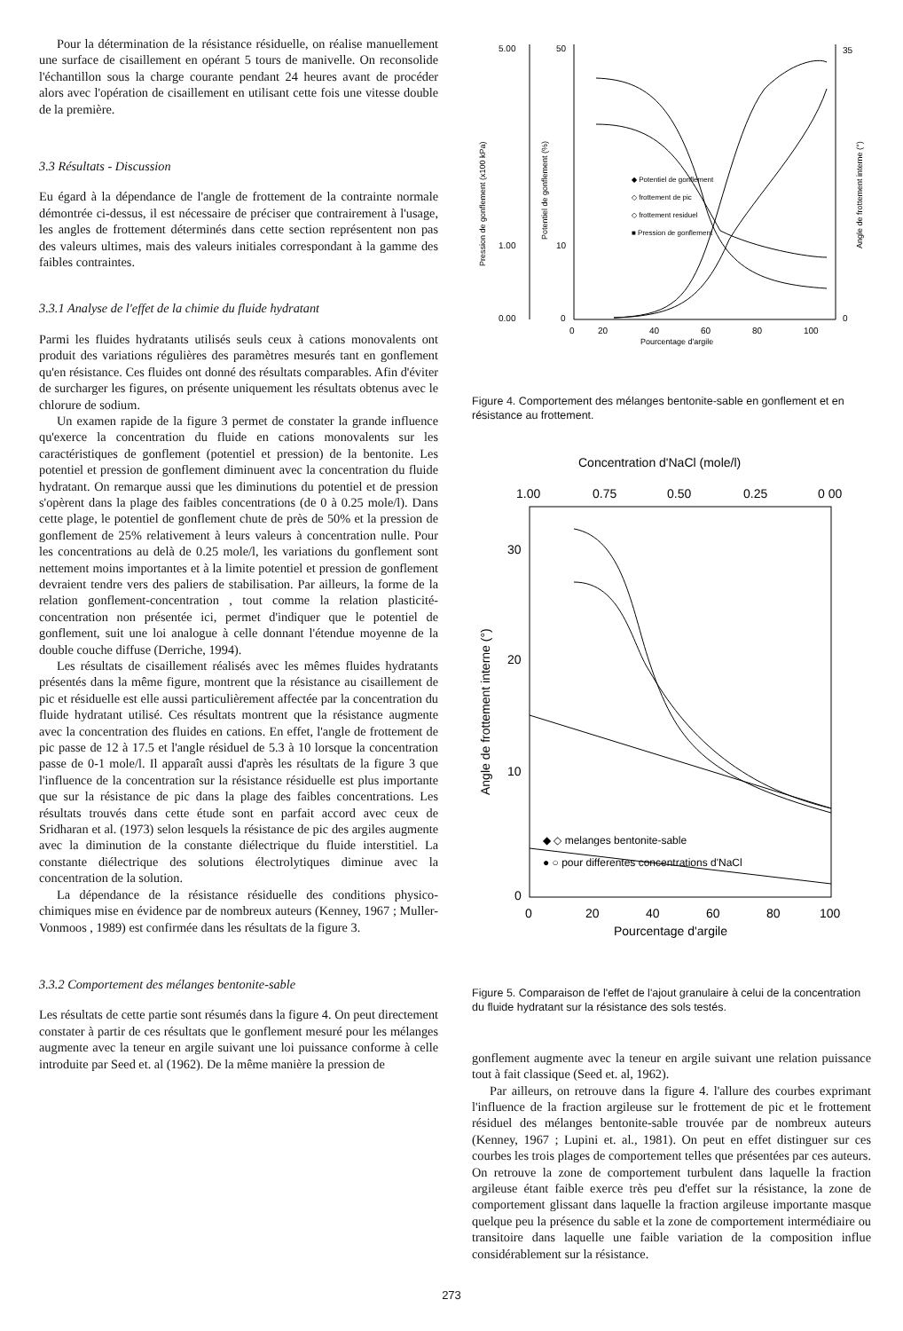Pour la détermination de la résistance résiduelle, on réalise manuellement une surface de cisaillement en opérant 5 tours de manivelle. On reconsolide l'échantillon sous la charge courante pendant 24 heures avant de procéder alors avec l'opération de cisaillement en utilisant cette fois une vitesse double de la première.
3.3 Résultats - Discussion
Eu égard à la dépendance de l'angle de frottement de la contrainte normale démontrée ci-dessus, il est nécessaire de préciser que contrairement à l'usage, les angles de frottement déterminés dans cette section représentent non pas des valeurs ultimes, mais des valeurs initiales correspondant à la gamme des faibles contraintes.
3.3.1 Analyse de l'effet de la chimie du fluide hydratant
Parmi les fluides hydratants utilisés seuls ceux à cations monovalents ont produit des variations régulières des paramètres mesurés tant en gonflement qu'en résistance. Ces fluides ont donné des résultats comparables. Afin d'éviter de surcharger les figures, on présente uniquement les résultats obtenus avec le chlorure de sodium.
Un examen rapide de la figure 3 permet de constater la grande influence qu'exerce la concentration du fluide en cations monovalents sur les caractéristiques de gonflement (potentiel et pression) de la bentonite. Les potentiel et pression de gonflement diminuent avec la concentration du fluide hydratant. On remarque aussi que les diminutions du potentiel et de pression s'opèrent dans la plage des faibles concentrations (de 0 à 0.25 mole/l). Dans cette plage, le potentiel de gonflement chute de près de 50% et la pression de gonflement de 25% relativement à leurs valeurs à concentration nulle. Pour les concentrations au delà de 0.25 mole/l, les variations du gonflement sont nettement moins importantes et à la limite potentiel et pression de gonflement devraient tendre vers des paliers de stabilisation. Par ailleurs, la forme de la relation gonflement-concentration , tout comme la relation plasticité-concentration non présentée ici, permet d'indiquer que le potentiel de gonflement, suit une loi analogue à celle donnant l'étendue moyenne de la double couche diffuse (Derriche, 1994).
Les résultats de cisaillement réalisés avec les mêmes fluides hydratants présentés dans la même figure, montrent que la résistance au cisaillement de pic et résiduelle est elle aussi particulièrement affectée par la concentration du fluide hydratant utilisé. Ces résultats montrent que la résistance augmente avec la concentration des fluides en cations. En effet, l'angle de frottement de pic passe de 12 à 17.5 et l'angle résiduel de 5.3 à 10 lorsque la concentration passe de 0-1 mole/l. Il apparaît aussi d'après les résultats de la figure 3 que l'influence de la concentration sur la résistance résiduelle est plus importante que sur la résistance de pic dans la plage des faibles concentrations. Les résultats trouvés dans cette étude sont en parfait accord avec ceux de Sridharan et al. (1973) selon lesquels la résistance de pic des argiles augmente avec la diminution de la constante diélectrique du fluide interstitiel. La constante diélectrique des solutions électrolytiques diminue avec la concentration de la solution.
La dépendance de la résistance résiduelle des conditions physico-chimiques mise en évidence par de nombreux auteurs (Kenney, 1967 ; Muller-Vonmoos , 1989) est confirmée dans les résultats de la figure 3.
3.3.2 Comportement des mélanges bentonite-sable
Les résultats de cette partie sont résumés dans la figure 4. On peut directement constater à partir de ces résultats que le gonflement mesuré pour les mélanges augmente avec la teneur en argile suivant une loi puissance conforme à celle introduite par Seed et. al (1962). De la même manière la pression de
5.00
1.00
0.00
50
10
0
35
0
0
20
40
60
80
100
Pourcentage d'argile
◆ Potentiel de gonflement
◇ frottement de pic
◇ frottement residuel
■ Pression de gonflement
Pression de gonflement (x100 kPa)
Potentiel de gonflement (%)
Angle de frottement interne (°)
Figure 4. Comportement des mélanges bentonite-sable en gonflement et en résistance au frottement.
Concentration d'NaCl (mole/l)
1.00
0.75
0.50
0.25
0 00
30
20
10
0
Angle de frottement interne (°)
◆ ◇ melanges bentonite-sable
● ○ pour differentes concentrations d'NaCl
0
20
40
60
80
100
Pourcentage d'argile
Figure 5. Comparaison de l'effet de l'ajout granulaire à celui de la concentration du fluide hydratant sur la résistance des sols testés.
gonflement augmente avec la teneur en argile suivant une relation puissance tout à fait classique (Seed et. al, 1962).
Par ailleurs, on retrouve dans la figure 4. l'allure des courbes exprimant l'influence de la fraction argileuse sur le frottement de pic et le frottement résiduel des mélanges bentonite-sable trouvée par de nombreux auteurs (Kenney, 1967 ; Lupini et. al., 1981). On peut en effet distinguer sur ces courbes les trois plages de comportement telles que présentées par ces auteurs. On retrouve la zone de comportement turbulent dans laquelle la fraction argileuse étant faible exerce très peu d'effet sur la résistance, la zone de comportement glissant dans laquelle la fraction argileuse importante masque quelque peu la présence du sable et la zone de comportement intermédiaire ou transitoire dans laquelle une faible variation de la composition influe considérablement sur la résistance.
273